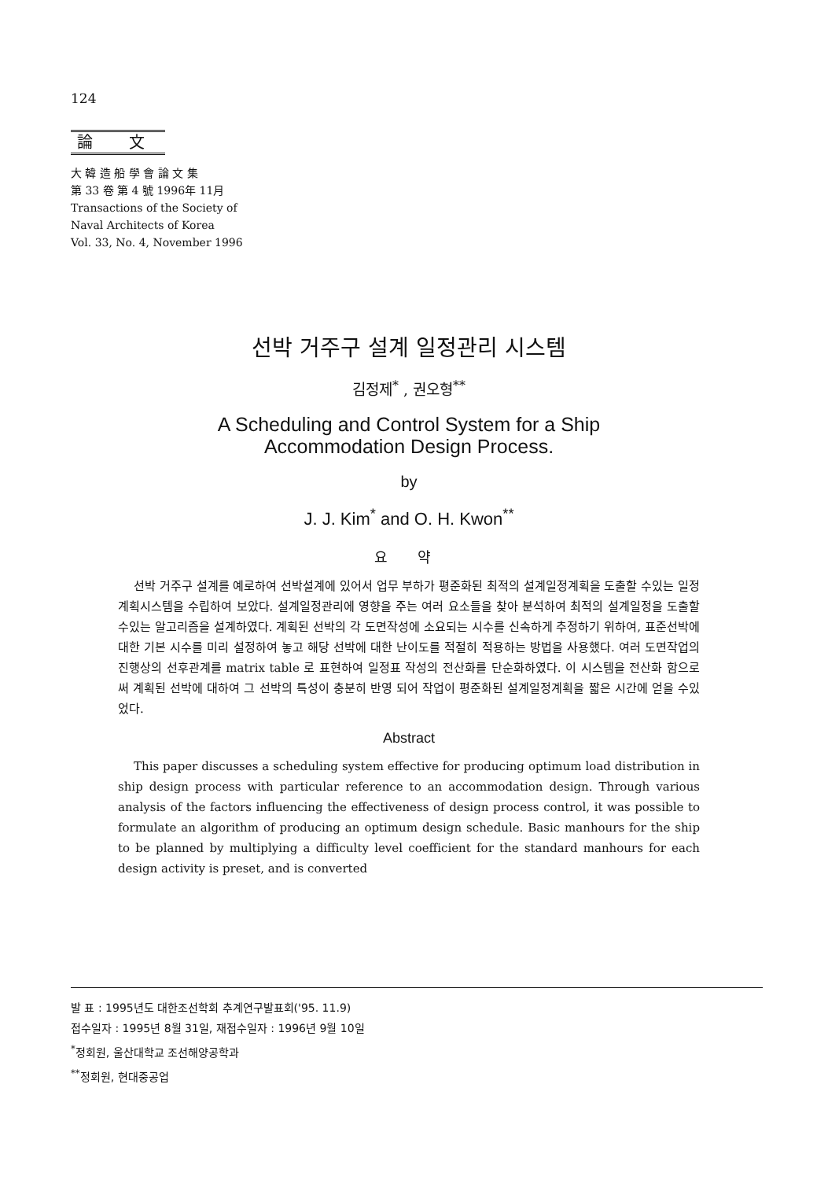124
論 文
大 韓 造 船 學 會 論 文 集
第 33 卷 第 4 號 1996年 11月
Transactions of the Society of
Naval Architects of Korea
Vol. 33, No. 4, November 1996
선박 거주구 설계 일정관리 시스템
김정제<sup>*</sup> , 권오형<sup>**</sup>
A Scheduling and Control System for a Ship
Accommodation Design Process.
by
J. J. Kim<sup>*</sup> and O. H. Kwon<sup>**</sup>
요 약
선박 거주구 설계를 예로하여 선박설계에 있어서 업무 부하가 평준화된 최적의 설계일정계획을 도출할 수있는 일정계획시스템을 수립하여 보았다. 설계일정관리에 영향을 주는 여러 요소들을 찾아 분석하여 최적의 설계일정을 도출할 수있는 알고리즘을 설계하였다. 계획된 선박의 각 도면작성에 소요되는 시수를 신속하게 추정하기 위하여, 표준선박에 대한 기본 시수를 미리 설정하여 놓고 해당 선박에 대한 난이도를 적절히 적용하는 방법을 사용했다. 여러 도면작업의 진행상의 선후관계를 matrix table 로 표현하여 일정표 작성의 전산화를 단순화하였다. 이 시스템을 전산화 함으로써 계획된 선박에 대하여 그 선박의 특성이 충분히 반영 되어 작업이 평준화된 설계일정계획을 짧은 시간에 얻을 수있었다.
Abstract
This paper discusses a scheduling system effective for producing optimum load distribution in ship design process with particular reference to an accommodation design. Through various analysis of the factors influencing the effectiveness of design process control, it was possible to formulate an algorithm of producing an optimum design schedule. Basic manhours for the ship to be planned by multiplying a difficulty level coefficient for the standard manhours for each design activity is preset, and is converted
발 표 : 1995년도 대한조선학회 추계연구발표회('95. 11.9)
접수일자 : 1995년 8월 31일, 재접수일자 : 1996년 9월 10일
<sup>*</sup> 정회원, 울산대학교 조선해양공학과
<sup>**</sup> 정회원, 현대중공업